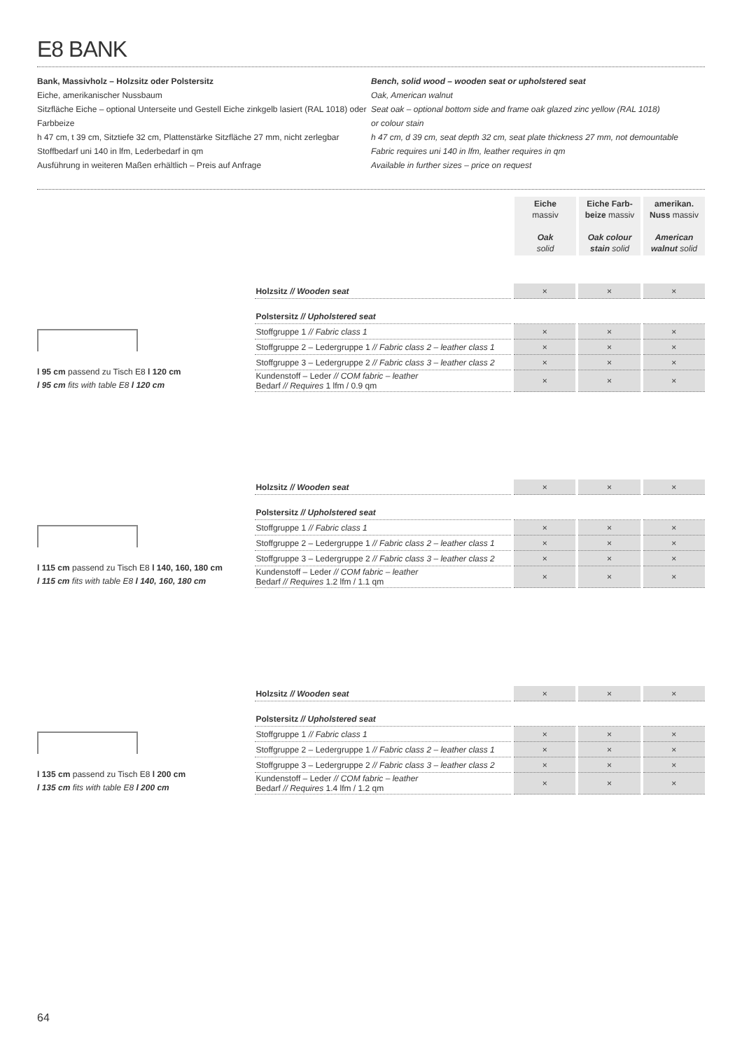E8 BANK
Bank, Massivholz – Holzsitz oder Polstersitz
Eiche, amerikanischer Nussbaum
Sitzfläche Eiche – optional Unterseite und Gestell Eiche zinkgelb lasiert (RAL 1018) oder Farbbeize
h 47 cm, t 39 cm, Sitztiefe 32 cm, Plattenstärke Sitzfläche 27 mm, nicht zerlegbar
Stoffbedarf uni 140 in lfm, Lederbedarf in qm
Ausführung in weiteren Maßen erhältlich – Preis auf Anfrage
Bench, solid wood – wooden seat or upholstered seat
Oak, American walnut
Seat oak – optional bottom side and frame oak glazed zinc yellow (RAL 1018)
or colour stain
h 47 cm, d 39 cm, seat depth 32 cm, seat plate thickness 27 mm, not demountable
Fabric requires uni 140 in lfm, leather requires in qm
Available in further sizes – price on request
| Eiche massiv Oak solid | Eiche Farb- beize massiv Oak colour stain solid | amerikan. Nuss massiv American walnut solid |
l 95 cm passend zu Tisch E8 l 120 cm
l 95 cm fits with table E8 l 120 cm
| Holzsitz // Wooden seat | × | × | × |
| Polstersitz // Upholstered seat | | | |
| Stoffgruppe 1 // Fabric class 1 | × | × | × |
| Stoffgruppe 2 – Ledergruppe 1 // Fabric class 2 – leather class 1 | × | × | × |
| Stoffgruppe 3 – Ledergruppe 2 // Fabric class 3 – leather class 2 | × | × | × |
| Kundenstoff – Leder // COM fabric – leather Bedarf // Requires 1 lfm / 0.9 qm | × | × | × |
l 115 cm passend zu Tisch E8 l 140, 160, 180 cm
l 115 cm fits with table E8 l 140, 160, 180 cm
| Holzsitz // Wooden seat | × | × | × |
| Polstersitz // Upholstered seat | | | |
| Stoffgruppe 1 // Fabric class 1 | × | × | × |
| Stoffgruppe 2 – Ledergruppe 1 // Fabric class 2 – leather class 1 | × | × | × |
| Stoffgruppe 3 – Ledergruppe 2 // Fabric class 3 – leather class 2 | × | × | × |
| Kundenstoff – Leder // COM fabric – leather Bedarf // Requires 1.2 lfm / 1.1 qm | × | × | × |
l 135 cm passend zu Tisch E8 l 200 cm
l 135 cm fits with table E8 l 200 cm
| Holzsitz // Wooden seat | × | × | × |
| Polstersitz // Upholstered seat | | | |
| Stoffgruppe 1 // Fabric class 1 | × | × | × |
| Stoffgruppe 2 – Ledergruppe 1 // Fabric class 2 – leather class 1 | × | × | × |
| Stoffgruppe 3 – Ledergruppe 2 // Fabric class 3 – leather class 2 | × | × | × |
| Kundenstoff – Leder // COM fabric – leather Bedarf // Requires 1.4 lfm / 1.2 qm | × | × | × |
64